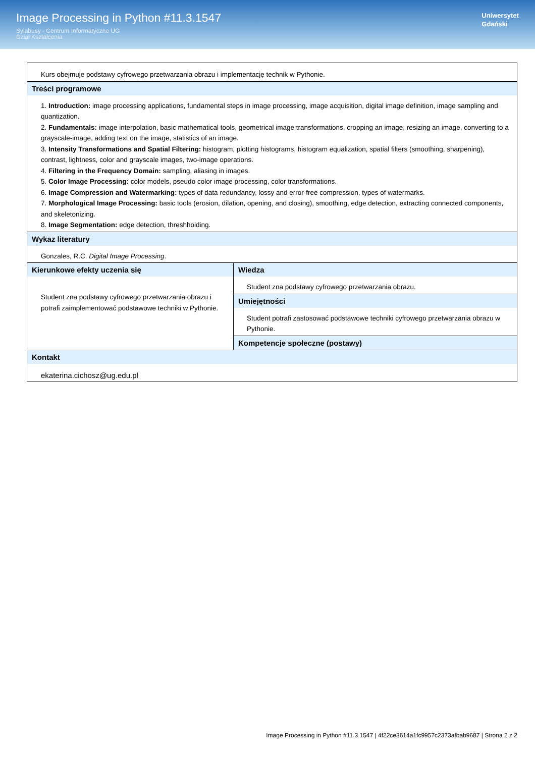Image Processing in Python #11.3.1547
Sylabusy - Centrum Informatyczne UG
Dział Kształcenia
Uniwersytet
Gdański
| Kurs obejmuje podstawy cyfrowego przetwarzania obrazu i implementację technik w Pythonie. | |
| Treści programowe 1. Introduction: image processing applications, fundamental steps in image processing, image acquisition, digital image definition, image sampling and quantization. 2. Fundamentals: image interpolation, basic mathematical tools, geometrical image transformations, cropping an image, resizing an image, converting to a grayscale-image, adding text on the image, statistics of an image. 3. Intensity Transformations and Spatial Filtering: histogram, plotting histograms, histogram equalization, spatial filters (smoothing, sharpening), contrast, lightness, color and grayscale images, two-image operations. 4. Filtering in the Frequency Domain: sampling, aliasing in images. 5. Color Image Processing: color models, pseudo color image processing, color transformations. 6. Image Compression and Watermarking: types of data redundancy, lossy and error-free compression, types of watermarks. 7. Morphological Image Processing: basic tools (erosion, dilation, opening, and closing), smoothing, edge detection, extracting connected components, and skeletonizing. 8. Image Segmentation: edge detection, threshholding. | |
| Wykaz literatury Gonzales, R.C. Digital Image Processing . | |
| Kierunkowe efekty uczenia się Student zna podstawy cyfrowego przetwarzania obrazu i potrafi zaimplementować podstawowe techniki w Pythonie. | Wiedza Student zna podstawy cyfrowego przetwarzania obrazu. |
| | Umiejętności Student potrafi zastosować podstawowe techniki cyfrowego przetwarzania obrazu w Pythonie. |
| | Kompetencje społeczne (postawy) |
| Kontakt ekaterina.cichosz@ug.edu.pl | |
Image Processing in Python #11.3.1547 | 4f22ce3614a1fc9957c2373afbab9687 | Strona 2 z 2